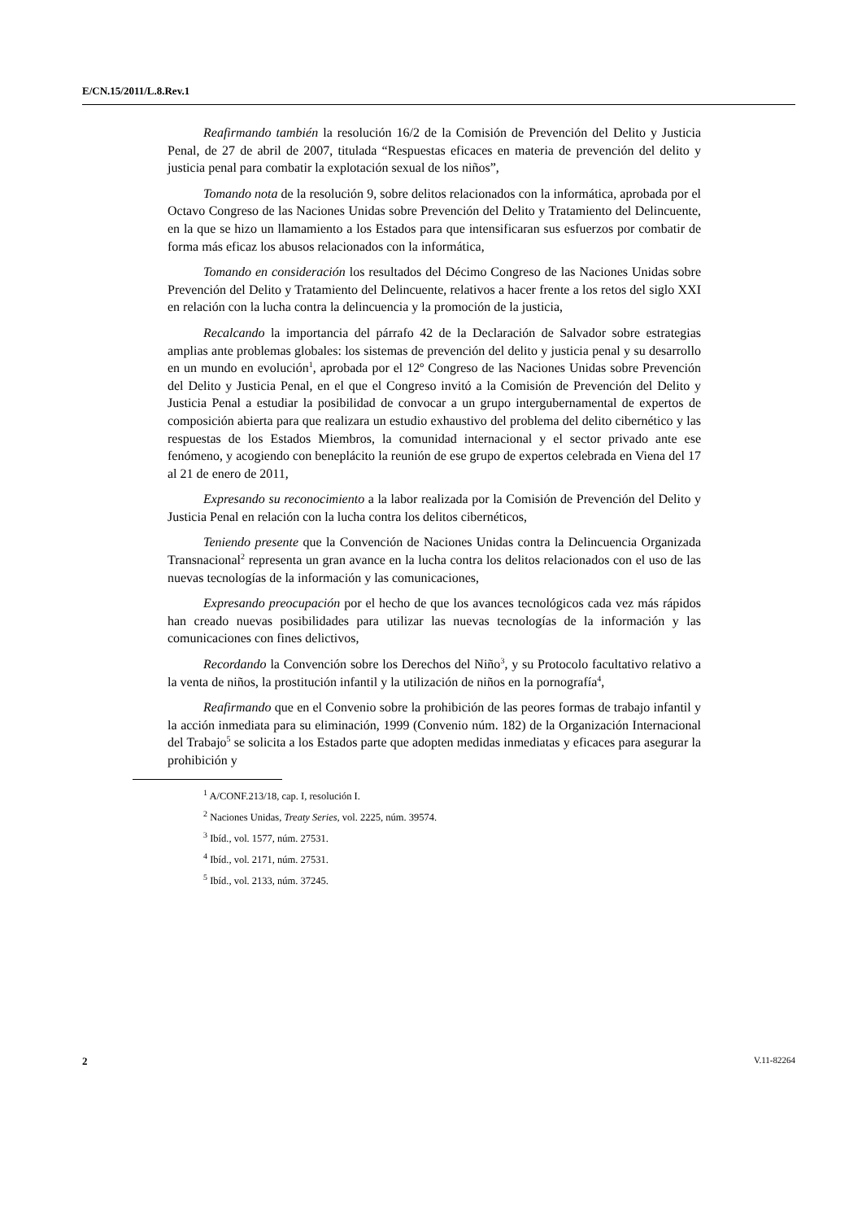E/CN.15/2011/L.8.Rev.1
Reafirmando también la resolución 16/2 de la Comisión de Prevención del Delito y Justicia Penal, de 27 de abril de 2007, titulada “Respuestas eficaces en materia de prevención del delito y justicia penal para combatir la explotación sexual de los niños”,
Tomando nota de la resolución 9, sobre delitos relacionados con la informática, aprobada por el Octavo Congreso de las Naciones Unidas sobre Prevención del Delito y Tratamiento del Delincuente, en la que se hizo un llamamiento a los Estados para que intensificaran sus esfuerzos por combatir de forma más eficaz los abusos relacionados con la informática,
Tomando en consideración los resultados del Décimo Congreso de las Naciones Unidas sobre Prevención del Delito y Tratamiento del Delincuente, relativos a hacer frente a los retos del siglo XXI en relación con la lucha contra la delincuencia y la promoción de la justicia,
Recalcando la importancia del párrafo 42 de la Declaración de Salvador sobre estrategias amplias ante problemas globales: los sistemas de prevención del delito y justicia penal y su desarrollo en un mundo en evolución<sup>1</sup>, aprobada por el 12º Congreso de las Naciones Unidas sobre Prevención del Delito y Justicia Penal, en el que el Congreso invitó a la Comisión de Prevención del Delito y Justicia Penal a estudiar la posibilidad de convocar a un grupo intergubernamental de expertos de composición abierta para que realizara un estudio exhaustivo del problema del delito cibernético y las respuestas de los Estados Miembros, la comunidad internacional y el sector privado ante ese fenómeno, y acogiendo con beneplácito la reunión de ese grupo de expertos celebrada en Viena del 17 al 21 de enero de 2011,
Expresando su reconocimiento a la labor realizada por la Comisión de Prevención del Delito y Justicia Penal en relación con la lucha contra los delitos cibernéticos,
Teniendo presente que la Convención de Naciones Unidas contra la Delincuencia Organizada Transnacional<sup>2</sup> representa un gran avance en la lucha contra los delitos relacionados con el uso de las nuevas tecnologías de la información y las comunicaciones,
Expresando preocupación por el hecho de que los avances tecnológicos cada vez más rápidos han creado nuevas posibilidades para utilizar las nuevas tecnologías de la información y las comunicaciones con fines delictivos,
Recordando la Convención sobre los Derechos del Niño<sup>3</sup>, y su Protocolo facultativo relativo a la venta de niños, la prostitución infantil y la utilización de niños en la pornografía<sup>4</sup>,
Reafirmando que en el Convenio sobre la prohibición de las peores formas de trabajo infantil y la acción inmediata para su eliminación, 1999 (Convenio núm. 182) de la Organización Internacional del Trabajo<sup>5</sup> se solicita a los Estados parte que adopten medidas inmediatas y eficaces para asegurar la prohibición y
<sup>1</sup> A/CONF.213/18, cap. I, resolución I.
<sup>2</sup> Naciones Unidas, Treaty Series, vol. 2225, núm. 39574.
<sup>3</sup> Ibíd., vol. 1577, núm. 27531.
<sup>4</sup> Ibíd., vol. 2171, núm. 27531.
<sup>5</sup> Ibíd., vol. 2133, núm. 37245.
2 V.11-82264